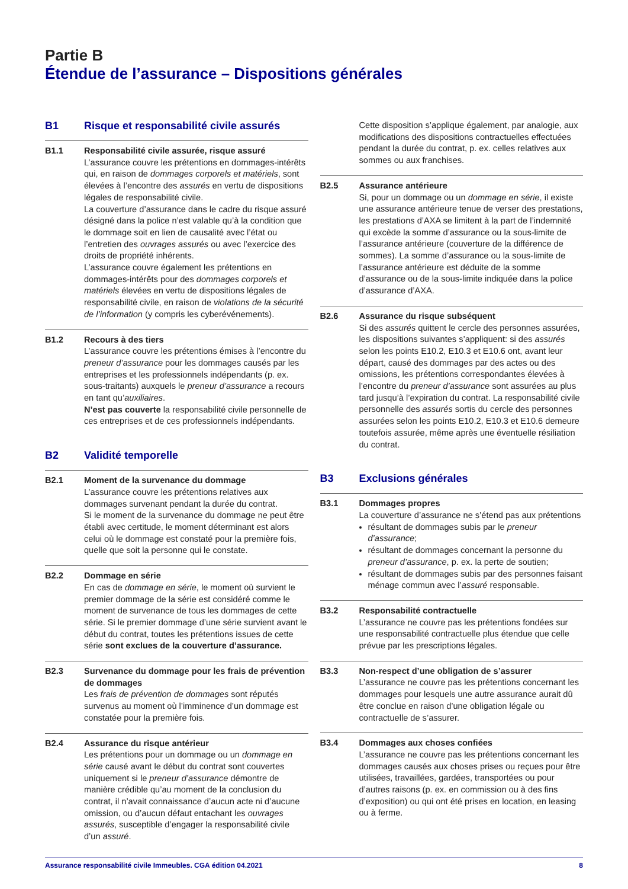Partie B
Étendue de l’assurance – Dispositions générales
B1 Risque et responsabilité civile assurés
B1.1 Responsabilité civile assurée, risque assuré
L’assurance couvre les prétentions en dommages-intérêts qui, en raison de dommages corporels et matériels, sont élevées à l’encontre des assurés en vertu de dispositions légales de responsabilité civile.
La couverture d’assurance dans le cadre du risque assuré désigné dans la police n’est valable qu’à la condition que le dommage soit en lien de causalité avec l’état ou l’entretien des ouvrages assurés ou avec l’exercice des droits de propriété inhérents.
L’assurance couvre également les prétentions en dommages-intérêts pour des dommages corporels et matériels élevées en vertu de dispositions légales de responsabilité civile, en raison de violations de la sécurité de l’information (y compris les cyberévénements).
B1.2 Recours à des tiers
L’assurance couvre les prétentions émises à l’encontre du preneur d’assurance pour les dommages causés par les entreprises et les professionnels indépendants (p. ex. sous-traitants) auxquels le preneur d’assurance a recours en tant qu’auxiliaires.
N’est pas couverte la responsabilité civile personnelle de ces entreprises et de ces professionnels indépendants.
B2 Validité temporelle
B2.1 Moment de la survenance du dommage
L’assurance couvre les prétentions relatives aux dommages survenant pendant la durée du contrat.
Si le moment de la survenance du dommage ne peut être établi avec certitude, le moment déterminant est alors celui où le dommage est constaté pour la première fois, quelle que soit la personne qui le constate.
B2.2 Dommage en série
En cas de dommage en série, le moment où survient le premier dommage de la série est considéré comme le moment de survenance de tous les dommages de cette série. Si le premier dommage d’une série survient avant le début du contrat, toutes les prétentions issues de cette série sont exclues de la couverture d’assurance.
B2.3 Survenance du dommage pour les frais de prévention de dommages
Les frais de prévention de dommages sont réputés survenus au moment où l’imminence d’un dommage est constatée pour la première fois.
B2.4 Assurance du risque antérieur
Les prétentions pour un dommage ou un dommage en série causé avant le début du contrat sont couvertes uniquement si le preneur d’assurance démontre de manière crédible qu’au moment de la conclusion du contrat, il n’avait connaissance d’aucun acte ni d’aucune omission, ou d’aucun défaut entachant les ouvrages assurés, susceptible d’engager la responsabilité civile d’un assuré.
Cette disposition s’applique également, par analogie, aux modifications des dispositions contractuelles effectuées pendant la durée du contrat, p. ex. celles relatives aux sommes ou aux franchises.
B2.5 Assurance antérieure
Si, pour un dommage ou un dommage en série, il existe une assurance antérieure tenue de verser des prestations, les prestations d’AXA se limitent à la part de l’indemnité qui excède la somme d’assurance ou la sous-limite de l’assurance antérieure (couverture de la différence de sommes). La somme d’assurance ou la sous-limite de l’assurance antérieure est déduite de la somme d’assurance ou de la sous-limite indiquée dans la police d’assurance d’AXA.
B2.6 Assurance du risque subséquent
Si des assurés quittent le cercle des personnes assurées, les dispositions suivantes s’appliquent: si des assurés selon les points E10.2, E10.3 et E10.6 ont, avant leur départ, causé des dommages par des actes ou des omissions, les prétentions correspondantes élevées à l’encontre du preneur d’assurance sont assurées au plus tard jusqu’à l’expiration du contrat. La responsabilité civile personnelle des assurés sortis du cercle des personnes assurées selon les points E10.2, E10.3 et E10.6 demeure toutefois assurée, même après une éventuelle résiliation du contrat.
B3 Exclusions générales
B3.1 Dommages propres
La couverture d’assurance ne s’étend pas aux prétentions
résultant de dommages subis par le preneur d’assurance;
résultant de dommages concernant la personne du preneur d’assurance, p. ex. la perte de soutien;
résultant de dommages subis par des personnes faisant ménage commun avec l’assuré responsable.
B3.2 Responsabilité contractuelle
L’assurance ne couvre pas les prétentions fondées sur une responsabilité contractuelle plus étendue que celle prévue par les prescriptions légales.
B3.3 Non-respect d’une obligation de s’assurer
L’assurance ne couvre pas les prétentions concernant les dommages pour lesquels une autre assurance aurait dû être conclue en raison d’une obligation légale ou contractuelle de s’assurer.
B3.4 Dommages aux choses confiées
L’assurance ne couvre pas les prétentions concernant les dommages causés aux choses prises ou reçues pour être utilisées, travaillées, gardées, transportées ou pour d’autres raisons (p. ex. en commission ou à des fins d’exposition) ou qui ont été prises en location, en leasing ou à ferme.
Assurance responsabilité civile Immeubles. CGA édition 04.2021 8